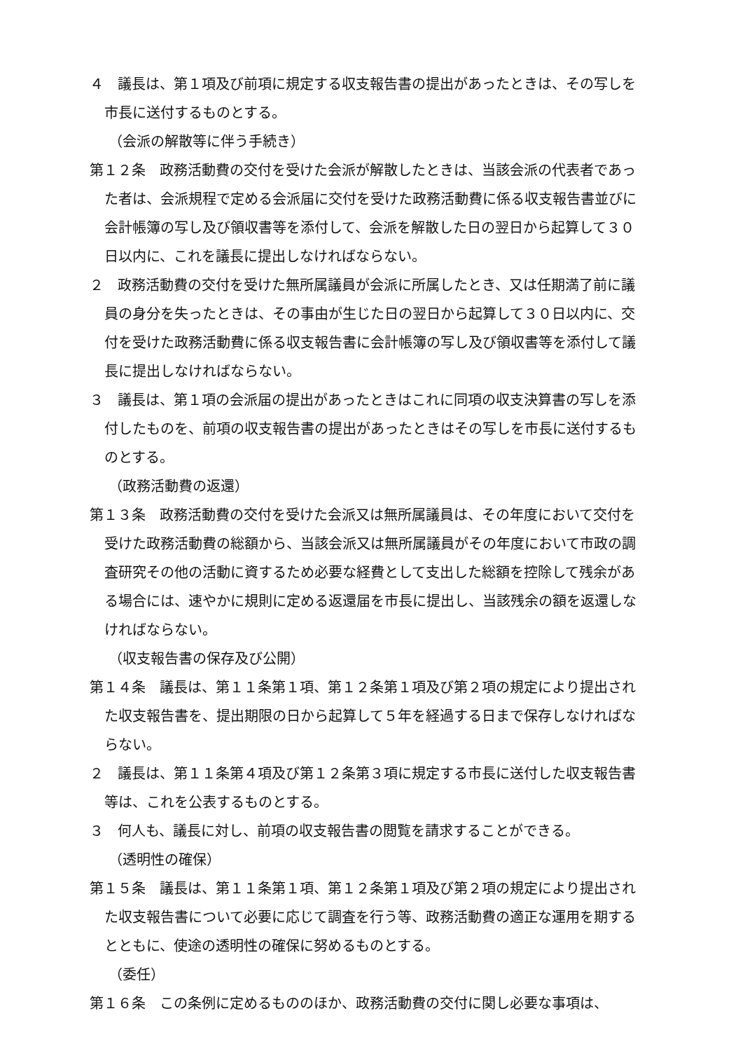４　議長は、第１項及び前項に規定する収支報告書の提出があったときは、その写しを市長に送付するものとする。
（会派の解散等に伴う手続き）
第１２条　政務活動費の交付を受けた会派が解散したときは、当該会派の代表者であった者は、会派規程で定める会派届に交付を受けた政務活動費に係る収支報告書並びに会計帳簿の写し及び領収書等を添付して、会派を解散した日の翌日から起算して３０日以内に、これを議長に提出しなければならない。
２　政務活動費の交付を受けた無所属議員が会派に所属したとき、又は任期満了前に議員の身分を失ったときは、その事由が生じた日の翌日から起算して３０日以内に、交付を受けた政務活動費に係る収支報告書に会計帳簿の写し及び領収書等を添付して議長に提出しなければならない。
３　議長は、第１項の会派届の提出があったときはこれに同項の収支決算書の写しを添付したものを、前項の収支報告書の提出があったときはその写しを市長に送付するものとする。
（政務活動費の返還）
第１３条　政務活動費の交付を受けた会派又は無所属議員は、その年度において交付を受けた政務活動費の総額から、当該会派又は無所属議員がその年度において市政の調査研究その他の活動に資するため必要な経費として支出した総額を控除して残余がある場合には、速やかに規則に定める返還届を市長に提出し、当該残余の額を返還しなければならない。
（収支報告書の保存及び公開）
第１４条　議長は、第１１条第１項、第１２条第１項及び第２項の規定により提出された収支報告書を、提出期限の日から起算して５年を経過する日まで保存しなければならない。
２　議長は、第１１条第４項及び第１２条第３項に規定する市長に送付した収支報告書等は、これを公表するものとする。
３　何人も、議長に対し、前項の収支報告書の閲覧を請求することができる。
（透明性の確保）
第１５条　議長は、第１１条第１項、第１２条第１項及び第２項の規定により提出された収支報告書について必要に応じて調査を行う等、政務活動費の適正な運用を期するとともに、使途の透明性の確保に努めるものとする。
（委任）
第１６条　この条例に定めるもののほか、政務活動費の交付に関し必要な事項は、